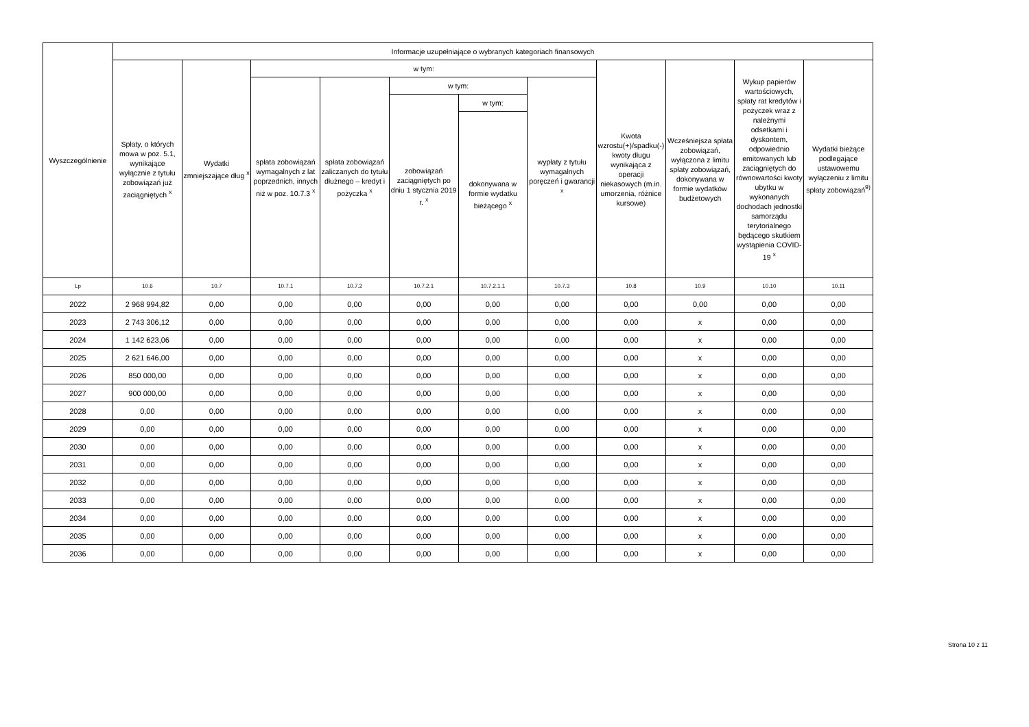| Wyszczególnienie | Informacje uzupełniające o wybranych kategoriach finansowych | | | | | | | | | | |
| --- | --- | --- | --- | --- | --- | --- | --- | --- | --- | --- | --- |
| | Spłaty, o których mowa w poz. 5.1, wynikające wyłącznie z tytułu zobowiązań już zaciągniętych <sup>x</sup> | Wydatki zmniejszające dług <sup>x</sup> | w tym: | | | | | Kwota wzrostu(+)/spadku(-) kwoty długu wynikająca z operacji niekasowych (m.in. umorzenia, różnice kursowe) | Wcześniejsza spłata zobowiązań, wyłączona z limitu spłaty zobowiązań, dokonywana w formie wydatków budżetowych | Wykup papierów wartościowych, spłaty rat kredytów i pożyczek wraz z należnymi odsetkami i dyskontem, odpowiednio emitowanych lub zaciągniętych do równowartości kwoty ubytku w wykonanych dochodach jednostki samorządu terytorialnego będącego skutkiem wystąpienia COVID-19 <sup>x</sup> | Wydatki bieżące podlegające ustawowemu wyłączeniu z limitu spłaty zobowiązań<sup>9)</sup> |
| | | | spłata zobowiązań wymagalnych z lat poprzednich, innych niż w poz. 10.7.3 <sup>x</sup> | spłata zobowiązań zaliczanych do tytułu dłużnego – kredyt i pożyczka <sup>x</sup> | w tym: | | wypłaty z tytułu wymagalnych poręczeń i gwarancji <sup>x</sup> | | | | |
| | | | | | zobowiązań zaciągniętych po dniu 1 stycznia 2019 r. <sup>x</sup> | w tym: | | | | | |
| | | | | | | dokonywana w formie wydatku bieżącego <sup>x</sup> | | | | | |
| Lp | 10.6 | 10.7 | 10.7.1 | 10.7.2 | 10.7.2.1 | 10.7.2.1.1 | 10.7.3 | 10.8 | 10.9 | 10.10 | 10.11 |
| 2022 | 2 968 994,82 | 0,00 | 0,00 | 0,00 | 0,00 | 0,00 | 0,00 | 0,00 | 0,00 | 0,00 | 0,00 |
| 2023 | 2 743 306,12 | 0,00 | 0,00 | 0,00 | 0,00 | 0,00 | 0,00 | 0,00 | x | 0,00 | 0,00 |
| 2024 | 1 142 623,06 | 0,00 | 0,00 | 0,00 | 0,00 | 0,00 | 0,00 | 0,00 | x | 0,00 | 0,00 |
| 2025 | 2 621 646,00 | 0,00 | 0,00 | 0,00 | 0,00 | 0,00 | 0,00 | 0,00 | x | 0,00 | 0,00 |
| 2026 | 850 000,00 | 0,00 | 0,00 | 0,00 | 0,00 | 0,00 | 0,00 | 0,00 | x | 0,00 | 0,00 |
| 2027 | 900 000,00 | 0,00 | 0,00 | 0,00 | 0,00 | 0,00 | 0,00 | 0,00 | x | 0,00 | 0,00 |
| 2028 | 0,00 | 0,00 | 0,00 | 0,00 | 0,00 | 0,00 | 0,00 | 0,00 | x | 0,00 | 0,00 |
| 2029 | 0,00 | 0,00 | 0,00 | 0,00 | 0,00 | 0,00 | 0,00 | 0,00 | x | 0,00 | 0,00 |
| 2030 | 0,00 | 0,00 | 0,00 | 0,00 | 0,00 | 0,00 | 0,00 | 0,00 | x | 0,00 | 0,00 |
| 2031 | 0,00 | 0,00 | 0,00 | 0,00 | 0,00 | 0,00 | 0,00 | 0,00 | x | 0,00 | 0,00 |
| 2032 | 0,00 | 0,00 | 0,00 | 0,00 | 0,00 | 0,00 | 0,00 | 0,00 | x | 0,00 | 0,00 |
| 2033 | 0,00 | 0,00 | 0,00 | 0,00 | 0,00 | 0,00 | 0,00 | 0,00 | x | 0,00 | 0,00 |
| 2034 | 0,00 | 0,00 | 0,00 | 0,00 | 0,00 | 0,00 | 0,00 | 0,00 | x | 0,00 | 0,00 |
| 2035 | 0,00 | 0,00 | 0,00 | 0,00 | 0,00 | 0,00 | 0,00 | 0,00 | x | 0,00 | 0,00 |
| 2036 | 0,00 | 0,00 | 0,00 | 0,00 | 0,00 | 0,00 | 0,00 | 0,00 | x | 0,00 | 0,00 |
Strona 10 z 11